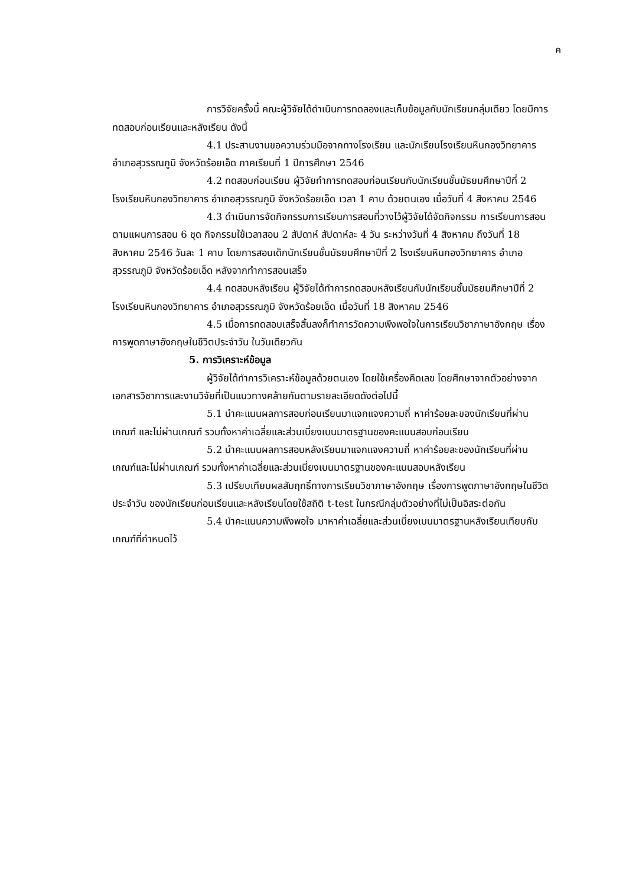ค
การวิจัยครั้งนี้ คณะผู้วิจัยได้ดำเนินการทดลองและเก็บข้อมูลกับนักเรียนกลุ่มเดียว โดยมีการทดสอบก่อนเรียนและหลังเรียน ดังนี้
4.1 ประสานงานขอความร่วมมือจากทางโรงเรียน และนักเรียนโรงเรียนหินกองวิทยาคาร อำเภอสุวรรณภูมิ จังหวัดร้อยเอ็ด ภาคเรียนที่ 1 ปีการศึกษา 2546
4.2 ทดสอบก่อนเรียน ผู้วิจัยทำการทดสอบก่อนเรียนกับนักเรียนชั้นมัธยมศึกษาปีที่ 2 โรงเรียนหินกองวิทยาคาร อำเภอสุวรรณภูมิ จังหวัดร้อยเอ็ด เวลา 1 คาบ ด้วยตนเอง เมื่อวันที่ 4 สิงหาคม 2546
4.3 ดำเนินการจัดกิจกรรมการเรียนการสอนที่วางไว้ผู้วิจัยได้จัดกิจกรรม การเรียนการสอนตามแผนการสอน 6 ชุด กิจกรรมใช้เวลาสอน 2 สัปดาห์ สัปดาห์ละ 4 วัน ระหว่างวันที่ 4 สิงหาคม ถึงวันที่ 18 สิงหาคม 2546 วันละ 1 คาบ โดยการสอนเด็กนักเรียนชั้นมัธยมศึกษาปีที่ 2 โรงเรียนหินกองวิทยาคาร อำเภอสุวรรณภูมิ จังหวัดร้อยเอ็ด หลังจากทำการสอนเสร็จ
4.4 ทดสอบหลังเรียน ผู้วิจัยได้ทำการทดสอบหลังเรียนกับนักเรียนชั้นมัธยมศึกษาปีที่ 2 โรงเรียนหินกองวิทยาคาร อำเภอสุวรรณภูมิ จังหวัดร้อยเอ็ด เมื่อวันที่ 18 สิงหาคม 2546
4.5 เมื่อการทดสอบเสร็จสิ้นลงก็ทำการวัดความพึงพอใจในการเรียนวิชาภาษาอังกฤษ เรื่องการพูดภาษาอังกฤษในชีวิตประจำวัน ในวันเดียวกัน
5. การวิเคราะห์ข้อมูล
ผู้วิจัยได้ทำการวิเคราะห์ข้อมูลด้วยตนเอง โดยใช้เครื่องคิดเลข โดยศึกษาจากตัวอย่างจากเอกสารวิชาการและงานวิจัยที่เป็นแนวทางคล้ายกันตามรายละเอียดดังต่อไปนี้
5.1 นำคะแนนผลการสอบก่อนเรียนมาแจกแจงความถี่ หาค่าร้อยละของนักเรียนที่ผ่านเกณฑ์ และไม่ผ่านเกณฑ์ รวมทั้งหาค่าเฉลี่ยและส่วนเบี่ยงเบนมาตรฐานของคะแนนสอบก่อนเรียน
5.2 นำคะแนนผลการสอบหลังเรียนมาแจกแจงความถี่ หาค่าร้อยละของนักเรียนที่ผ่านเกณฑ์และไม่ผ่านเกณฑ์ รวมทั้งหาค่าเฉลี่ยและส่วนเบี่ยงเบนมาตรฐานของคะแนนสอบหลังเรียน
5.3 เปรียบเทียบผลสัมฤทธิ์ทางการเรียนวิชาภาษาอังกฤษ เรื่องการพูดภาษาอังกฤษในชีวิตประจำวัน ของนักเรียนก่อนเรียนและหลังเรียนโดยใช้สถิติ t-test ในกรณีกลุ่มตัวอย่างที่ไม่เป็นอิสระต่อกัน
5.4 นำคะแนนความพึงพอใจ มาหาค่าเฉลี่ยและส่วนเบี่ยงเบนมาตรฐานหลังเรียนเทียบกับเกณฑ์ที่กำหนดไว้